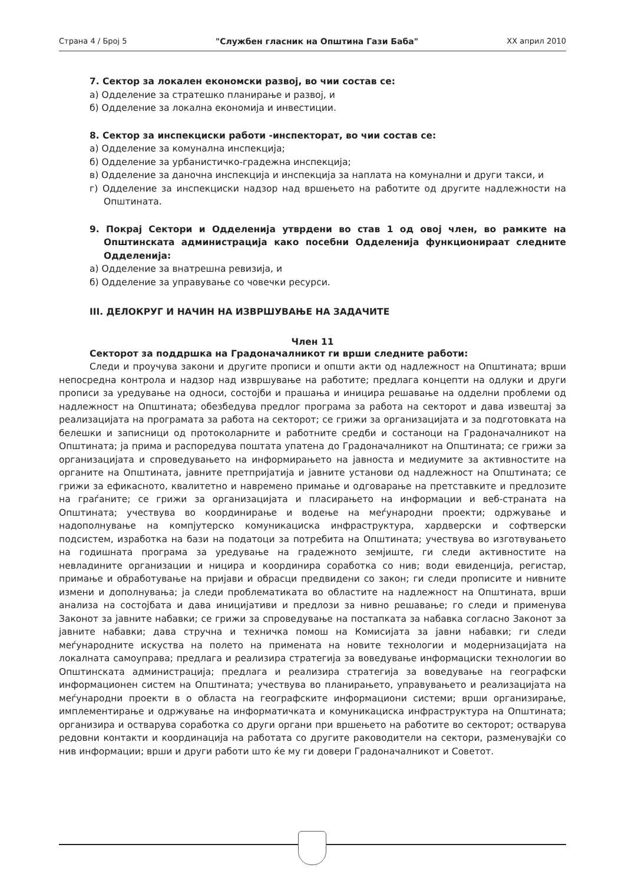Страна 4 / Број 5 "Службен гласник на Општина Гази Баба" XX април 2010
7. Сектор за локален економски развој, во чии состав се:
а) Одделение за стратешко планирање и развој, и
б) Одделение за локална економија и инвестиции.
8. Сектор за инспекциски работи -инспекторат, во чии состав се:
а) Одделение за комунална инспекција;
б) Одделение за урбанистичко-градежна инспекција;
в) Одделение за даночна инспекција и инспекција за наплата на комунални и други такси, и
г) Одделение за инспекциски надзор над вршењето на работите од другите надлежности на Општината.
9. Покрај Сектори и Одделенија утврдени во став 1 од овој член, во рамките на Општинската администрација како посебни Одделенија функционираат следните Одделенија:
а) Одделение за внатрешна ревизија, и
б) Одделение за управување со човечки ресурси.
III. ДЕЛОКРУГ И НАЧИН НА ИЗВРШУВАЊЕ НА ЗАДАЧИТЕ
Член 11
Секторот за поддршка на Градоначалникот ги врши следните работи:
Следи и проучува закони и другите прописи и општи акти од надлежност на Општината; врши непосредна контрола и надзор над извршување на работите; предлага концепти на одлуки и други прописи за уредување на односи, состојби и прашања и иницира решавање на одделни проблеми од надлежност на Општината; обезбедува предлог програма за работа на секторот и дава извештај за реализацијата на програмата за работа на секторот; се грижи за организацијата и за подготовката на белешки и записници од протоколарните и работните средби и состаноци на Градоначалникот на Општината; ја прима и распоредува поштата упатена до Градоначалникот на Општината; се грижи за организацијата и спроведувањето на информирањето на јавноста и медиумите за активностите на органите на Општината, јавните претпријатија и јавните установи од надлежност на Општината; се грижи за ефикасното, квалитетно и навремено примање и одговарање на претставките и предлозите на граѓаните; се грижи за организацијата и пласирањето на информации и веб-страната на Општината; учествува во координирање и водење на меѓународни проекти; одржување и надополнување на компјутерско комуникациска инфраструктура, хардверски и софтверски подсистем, изработка на бази на податоци за потребита на Општината; учествува во изготвувањето на годишната програма за уредување на градежното земјиште, ги следи активностите на невладините организации и ницира и координира соработка со нив; води евиденција, регистар, примање и обработување на пријави и обрасци предвидени со закон; ги следи прописите и нивните измени и дополнувања; ја следи проблематиката во областите на надлежност на Општината, врши анализа на состојбата и дава иницијативи и предлози за нивно решавање; го следи и применува Законот за јавните набавки; се грижи за спроведување на постапката за набавка согласно Законот за јавните набавки; дава стручна и техничка помош на Комисијата за јавни набавки; ги следи меѓународните искуства на полето на примената на новите технологии и модернизацијата на локалната самоуправа; предлага и реализира стратегија за воведување информациски технологии во Општинската администрација; предлага и реализира стратегија за воведување на географски информационен систем на Општината; учествува во планирањето, управувањето и реализацијата на меѓународни проекти в о областа на географските информациони системи; врши организирање, имплементирање и одржување на информатичката и комуникациска инфраструктура на Општината; организира и остварува соработка со други органи при вршењето на работите во секторот; остварува редовни контакти и координација на работата со другите раководители на сектори, разменувајќи со нив информации; врши и други работи што ќе му ги довери Градоначалникот и Советот.